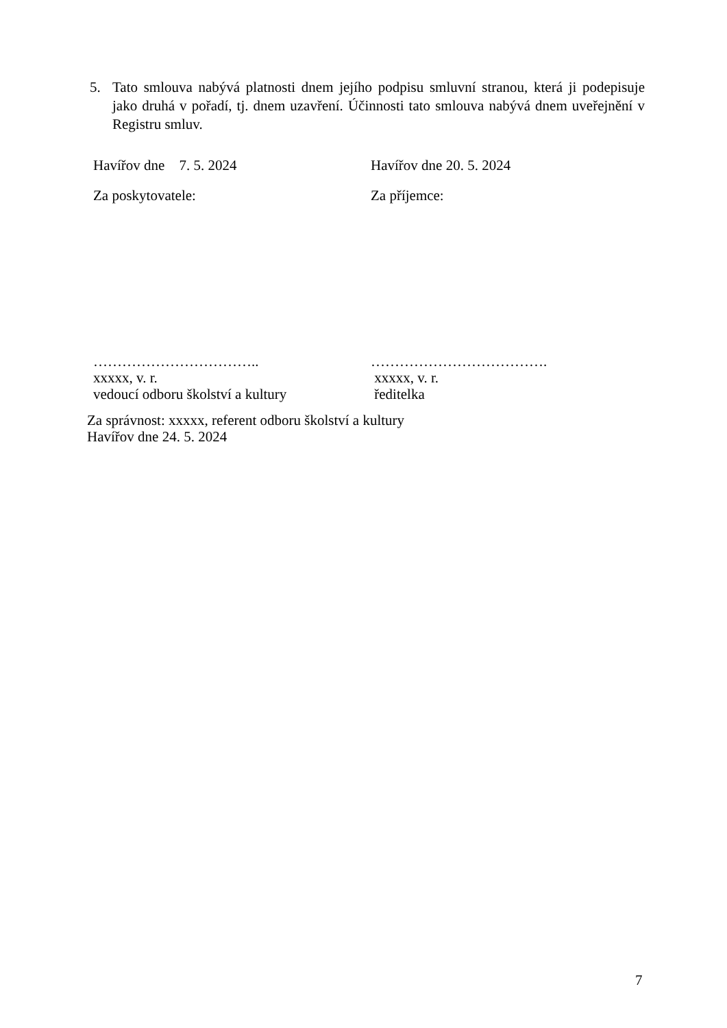5. Tato smlouva nabývá platnosti dnem jejího podpisu smluvní stranou, která ji podepisuje jako druhá v pořadí, tj. dnem uzavření. Účinnosti tato smlouva nabývá dnem uveřejnění v Registru smluv.
Havířov dne 7. 5. 2024
Za poskytovatele:
……………………………..
xxxxx, v. r.
vedoucí odboru školství a kultury
Havířov dne 20. 5. 2024
Za příjemce:
……………………………….
xxxxx, v. r.
ředitelka
Za správnost: xxxxx, referent odboru školství a kultury
Havířov dne 24. 5. 2024
7